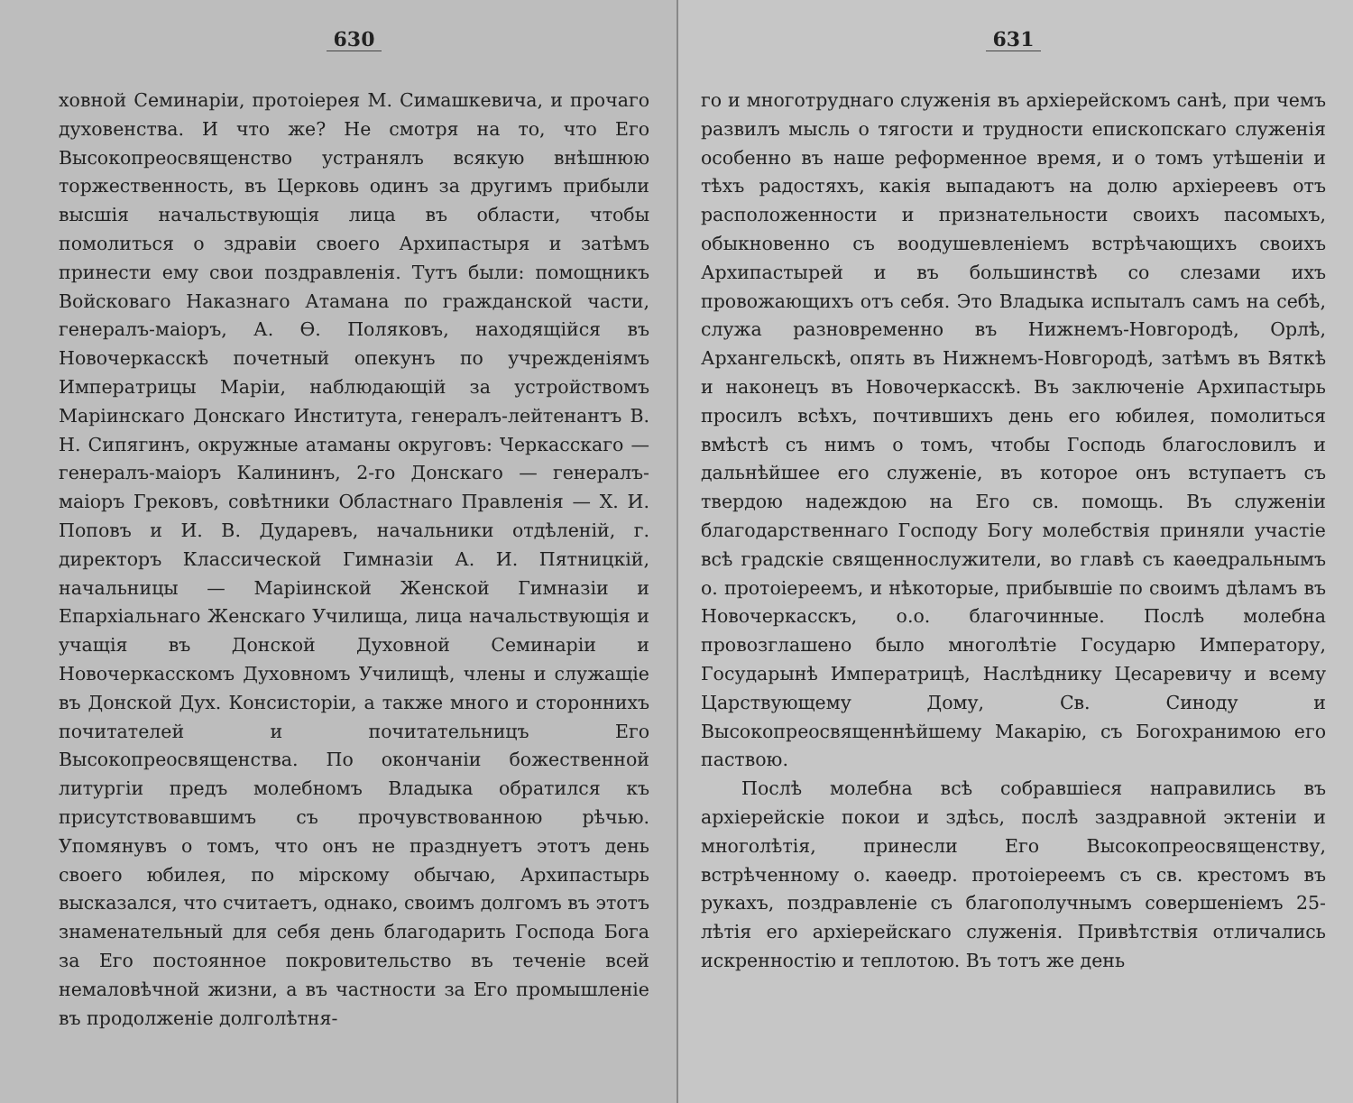630
ховной Семинаріи, протоіерея М. Симашкевича, и прочаго духовенства. И что же? Не смотря на то, что Его Высокопреосвященство устранялъ всякую внѣшнюю торжественность, въ Церковь одинъ за другимъ прибыли высшія начальствующія лица въ области, чтобы помолиться о здравіи своего Архипастыря и затѣмъ принести ему свои поздравленія. Тутъ были: помощникъ Войсковаго Наказнаго Атамана по гражданской части, генералъ-маіоръ, А. Ѳ. Поляковъ, находящійся въ Новочеркасскѣ почетный опекунъ по учрежденіямъ Императрицы Маріи, наблюдающій за устройствомъ Маріинскаго Донскаго Института, генералъ-лейтенантъ В. Н. Сипягинъ, окружные атаманы округовъ: Черкасскаго — генералъ-маіоръ Калининъ, 2-го Донскаго — генералъ-маіоръ Грековъ, совѣтники Областнаго Правленія — Х. И. Поповъ и И. В. Дударевъ, начальники отдѣленій, г. директоръ Классической Гимназіи А. И. Пятницкій, начальницы — Маріинской Женской Гимназіи и Епархіальнаго Женскаго Училища, лица начальствующія и учащія въ Донской Духовной Семинаріи и Новочеркасскомъ Духовномъ Училищѣ, члены и служащіе въ Донской Дух. Консисторіи, а также много и стороннихъ почитателей и почитательницъ Его Высокопреосвященства. По окончаніи божественной литургіи предъ молебномъ Владыка обратился къ присутствовавшимъ съ прочувствованною рѣчью. Упомянувъ о томъ, что онъ не празднуетъ этотъ день своего юбилея, по мірскому обычаю, Архипастырь высказался, что считаетъ, однако, своимъ долгомъ въ этотъ знаменательный для себя день благодарить Господа Бога за Его постоянное покровительство въ теченіе всей немаловѣчной жизни, а въ частности за Его промышленіе въ продолженіе долголѣтня-
631
го и многотруднаго служенія въ архіерейскомъ санѣ, при чемъ развилъ мысль о тягости и трудности епископскаго служенія особенно въ наше реформенное время, и о томъ утѣшеніи и тѣхъ радостяхъ, какія выпадаютъ на долю архіереевъ отъ расположенности и признательности своихъ пасомыхъ, обыкновенно съ воодушевленіемъ встрѣчающихъ своихъ Архипастырей и въ большинствѣ со слезами ихъ провожающихъ отъ себя. Это Владыка испыталъ самъ на себѣ, служа разновременно въ Нижнемъ-Новгородѣ, Орлѣ, Архангельскѣ, опять въ Нижнемъ-Новгородѣ, затѣмъ въ Вяткѣ и наконецъ въ Новочеркасскѣ. Въ заключеніе Архипастырь просилъ всѣхъ, почтившихъ день его юбилея, помолиться вмѣстѣ съ нимъ о томъ, чтобы Господь благословилъ и дальнѣйшее его служеніе, въ которое онъ вступаетъ съ твердою надеждою на Его св. помощь. Въ служеніи благодарственнаго Господу Богу молебствія приняли участіе всѣ градскіе священнослужители, во главѣ съ каѳедральнымъ о. протоіереемъ, и нѣкоторые, прибывшіе по своимъ дѣламъ въ Новочеркасскъ, о.о. благочинные. Послѣ молебна провозглашено было многолѣтіе Государю Императору, Государынѣ Императрицѣ, Наслѣднику Цесаревичу и всему Царствующему Дому, Св. Синоду и Высокопреосвященнѣйшему Макарію, съ Богохранимою его паствою.
Послѣ молебна всѣ собравшіеся направились въ архіерейскіе покои и здѣсь, послѣ заздравной эктеніи и многолѣтія, принесли Его Высокопреосвященству, встрѣченному о. каѳедр. протоіереемъ съ св. крестомъ въ рукахъ, поздравленіе съ благополучнымъ совершеніемъ 25-лѣтія его архіерейскаго служенія. Привѣтствія отличались искренностію и теплотою. Въ тотъ же день